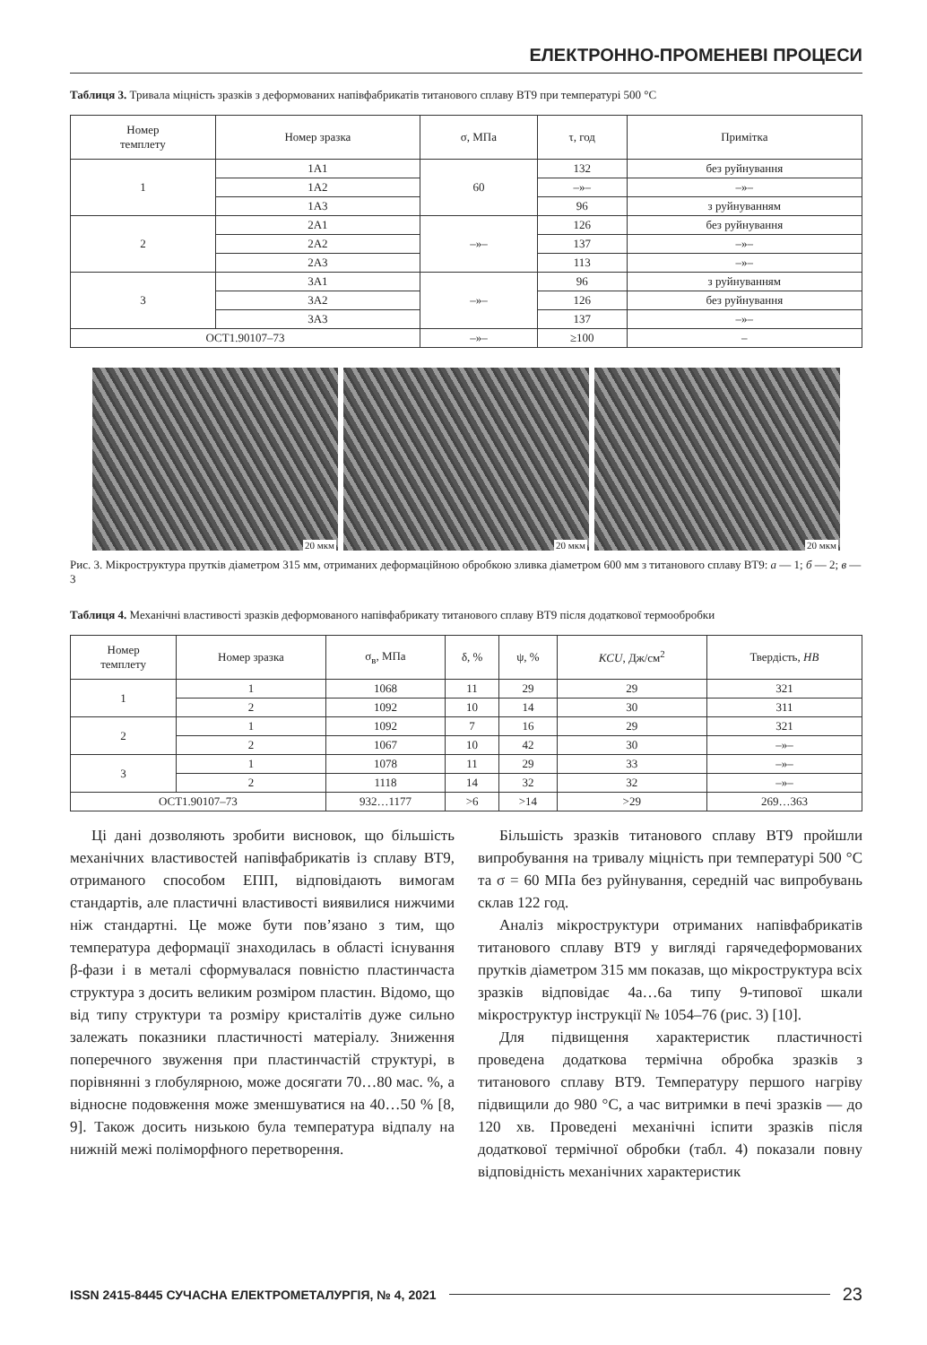ЕЛЕКТРОННО-ПРОМЕНЕВІ ПРОЦЕСИ
Таблиця 3. Тривала міцність зразків з деформованих напівфабрикатів титанового сплаву ВТ9 при температурі 500 °С
| Номер темплету | Номер зразка | σ, МПа | τ, год | Примітка |
| --- | --- | --- | --- | --- |
| 1 | 1А1 | 60 | 132 | без руйнування |
| | 1А2 | | –»– | –»– |
| | 1А3 | | 96 | з руйнуванням |
| 2 | 2А1 | –»– | 126 | без руйнування |
| | 2А2 | | 137 | –»– |
| | 2А3 | | 113 | –»– |
| 3 | 3А1 | –»– | 96 | з руйнуванням |
| | 3А2 | | 126 | без руйнування |
| | 3А3 | | 137 | –»– |
| ОСТ1.90107–73 | | –»– | ≥100 | – |
20 мкм
20 мкм
20 мкм
Рис. 3. Мікроструктура прутків діаметром 315 мм, отриманих деформаційною обробкою зливка діаметром 600 мм з титанового сплаву ВТ9: а — 1; б — 2; в — 3
Таблиця 4. Механічні властивості зразків деформованого напівфабрикату титанового сплаву ВТ9 після додаткової термообробки
| Номер темплету | Номер зразка | σ<sub>в</sub>, МПа | δ, % | ψ, % | KCU , Дж/см<sup>2</sup> | Твердість, HB |
| --- | --- | --- | --- | --- | --- | --- |
| 1 | 1 | 1068 | 11 | 29 | 29 | 321 |
| | 2 | 1092 | 10 | 14 | 30 | 311 |
| 2 | 1 | 1092 | 7 | 16 | 29 | 321 |
| | 2 | 1067 | 10 | 42 | 30 | –»– |
| 3 | 1 | 1078 | 11 | 29 | 33 | –»– |
| | 2 | 1118 | 14 | 32 | 32 | –»– |
| ОСТ1.90107–73 | | 932…1177 | >6 | >14 | >29 | 269…363 |
Ці дані дозволяють зробити висновок, що більшість механічних властивостей напівфабрикатів із сплаву ВТ9, отриманого способом ЕПП, відповідають вимогам стандартів, але пластичні властивості виявилися нижчими ніж стандартні. Це може бути пов’язано з тим, що температура деформації знаходилась в області існування β-фази і в металі сформувалася повністю пластинчаста структура з досить великим розміром пластин. Відомо, що від типу структури та розміру кристалітів дуже сильно залежать показники пластичності матеріалу. Зниження поперечного звуження при пластинчастій структурі, в порівнянні з глобулярною, може досягати 70…80 мас. %, а відносне подовження може зменшуватися на 40…50 % [8, 9]. Також досить низькою була температура відпалу на нижній межі поліморфного перетворення.
Більшість зразків титанового сплаву ВТ9 пройшли випробування на тривалу міцність при температурі 500 °С та σ = 60 МПа без руйнування, середній час випробувань склав 122 год.
Аналіз мікроструктури отриманих напівфабрикатів титанового сплаву ВТ9 у вигляді гарячедеформованих прутків діаметром 315 мм показав, що мікроструктура всіх зразків відповідає 4а…6а типу 9-типової шкали мікроструктур інструкції № 1054–76 (рис. 3) [10].
Для підвищення характеристик пластичності проведена додаткова термічна обробка зразків з титанового сплаву ВТ9. Температуру першого нагріву підвищили до 980 °С, а час витримки в печі зразків — до 120 хв. Проведені механічні іспити зразків після додаткової термічної обробки (табл. 4) показали повну відповідність механічних характеристик
ISSN 2415-8445 СУЧАСНА ЕЛЕКТРОМЕТАЛУРГІЯ, № 4, 2021 23